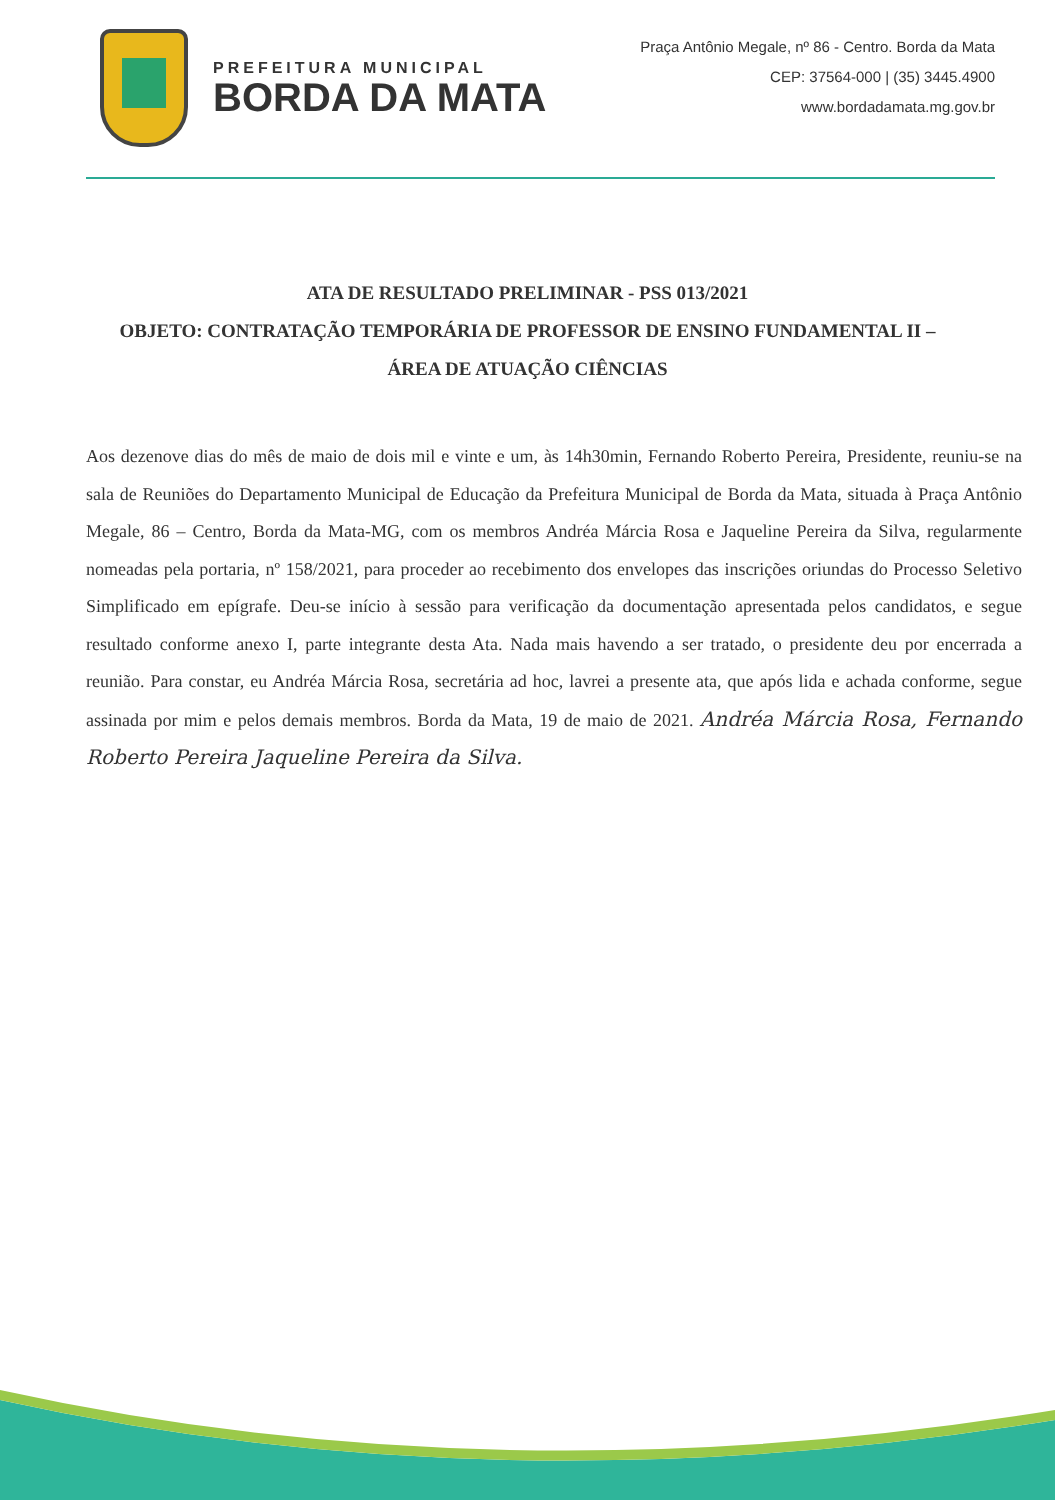PREFEITURA MUNICIPAL
BORDA DA MATA
Praça Antônio Megale, nº 86 - Centro. Borda da Mata
CEP: 37564-000 | (35) 3445.4900
www.bordadamata.mg.gov.br
ATA DE RESULTADO PRELIMINAR - PSS 013/2021
OBJETO: CONTRATAÇÃO TEMPORÁRIA DE PROFESSOR DE ENSINO FUNDAMENTAL II – ÁREA DE ATUAÇÃO CIÊNCIAS
Aos dezenove dias do mês de maio de dois mil e vinte e um, às 14h30min, Fernando Roberto Pereira, Presidente, reuniu-se na sala de Reuniões do Departamento Municipal de Educação da Prefeitura Municipal de Borda da Mata, situada à Praça Antônio Megale, 86 – Centro, Borda da Mata-MG, com os membros Andréa Márcia Rosa e Jaqueline Pereira da Silva, regularmente nomeadas pela portaria, nº 158/2021, para proceder ao recebimento dos envelopes das inscrições oriundas do Processo Seletivo Simplificado em epígrafe. Deu-se início à sessão para verificação da documentação apresentada pelos candidatos, e segue resultado conforme anexo I, parte integrante desta Ata. Nada mais havendo a ser tratado, o presidente deu por encerrada a reunião. Para constar, eu Andréa Márcia Rosa, secretária ad hoc, lavrei a presente ata, que após lida e achada conforme, segue assinada por mim e pelos demais membros. Borda da Mata, 19 de maio de 2021. Andréa Márcia Rosa, Fernando Roberto Pereira Jaqueline Pereira da Silva.